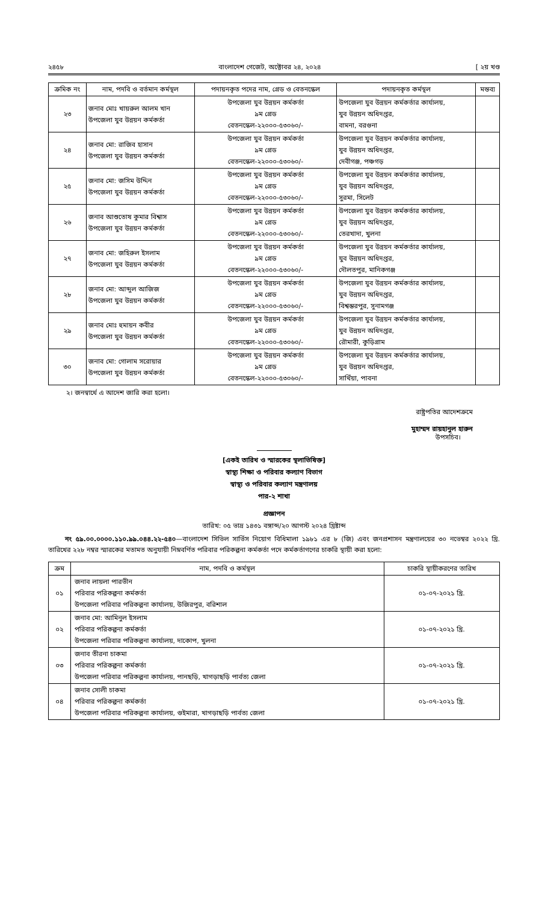২৪৫৮ বাংলাদেশ গেজেট, অক্টোবর ২৪, ২০২৪ [ ২য় খণ্ড
| ক্রমিক নং | নাম, পদবি ও বর্তমান কর্মস্থল | পদায়নকৃত পদের নাম, গ্রেড ও বেতনস্কেল | পদায়নকৃত কর্মস্থল | মন্তব্য |
| --- | --- | --- | --- | --- |
| ২৩ | জনাব মোঃ খায়রুল আলম খান উপজেলা যুব উন্নয়ন কর্মকর্তা | উপজেলা যুব উন্নয়ন কর্মকর্তা ৯ম গ্রেড বেতনস্কেল-২২০০০-৫৩০৬০/- | উপজেলা যুব উন্নয়ন কর্মকর্তার কার্যালয়, যুব উন্নয়ন অধিদপ্তর, বামনা, বরগুনা | |
| ২৪ | জনাব মো: রাজিব হাসান উপজেলা যুব উন্নয়ন কর্মকর্তা | উপজেলা যুব উন্নয়ন কর্মকর্তা ৯ম গ্রেড বেতনস্কেল-২২০০০-৫৩০৬০/- | উপজেলা যুব উন্নয়ন কর্মকর্তার কার্যালয়, যুব উন্নয়ন অধিদপ্তর, দেবীগঞ্জ, পঞ্চগড় | |
| ২৫ | জনাব মো: জসিম উদ্দিন উপজেলা যুব উন্নয়ন কর্মকর্তা | উপজেলা যুব উন্নয়ন কর্মকর্তা ৯ম গ্রেড বেতনস্কেল-২২০০০-৫৩০৬০/- | উপজেলা যুব উন্নয়ন কর্মকর্তার কার্যালয়, যুব উন্নয়ন অধিদপ্তর, সুরমা, সিলেট | |
| ২৬ | জনাব আশুতোষ কুমার বিশ্বাস উপজেলা যুব উন্নয়ন কর্মকর্তা | উপজেলা যুব উন্নয়ন কর্মকর্তা ৯ম গ্রেড বেতনস্কেল-২২০০০-৫৩০৬০/- | উপজেলা যুব উন্নয়ন কর্মকর্তার কার্যালয়, যুব উন্নয়ন অধিদপ্তর, তেরখাদা, খুলনা | |
| ২৭ | জনাব মো: জহিরুল ইসলাম উপজেলা যুব উন্নয়ন কর্মকর্তা | উপজেলা যুব উন্নয়ন কর্মকর্তা ৯ম গ্রেড বেতনস্কেল-২২০০০-৫৩০৬০/- | উপজেলা যুব উন্নয়ন কর্মকর্তার কার্যালয়, যুব উন্নয়ন অধিদপ্তর, দৌলতপুর, মানিকগঞ্জ | |
| ২৮ | জনাব মো: আব্দুল আজিজ উপজেলা যুব উন্নয়ন কর্মকর্তা | উপজেলা যুব উন্নয়ন কর্মকর্তা ৯ম গ্রেড বেতনস্কেল-২২০০০-৫৩০৬০/- | উপজেলা যুব উন্নয়ন কর্মকর্তার কার্যালয়, যুব উন্নয়ন অধিদপ্তর, বিশ্বম্ভরপুর, সুনামগঞ্জ | |
| ২৯ | জনাব মোঃ হুমায়ন কবীর উপজেলা যুব উন্নয়ন কর্মকর্তা | উপজেলা যুব উন্নয়ন কর্মকর্তা ৯ম গ্রেড বেতনস্কেল-২২০০০-৫৩০৬০/- | উপজেলা যুব উন্নয়ন কর্মকর্তার কার্যালয়, যুব উন্নয়ন অধিদপ্তর, রৌমারী, কুড়িগ্রাম | |
| ৩০ | জনাব মো: গোলাম সরোয়ার উপজেলা যুব উন্নয়ন কর্মকর্তা | উপজেলা যুব উন্নয়ন কর্মকর্তা ৯ম গ্রেড বেতনস্কেল-২২০০০-৫৩০৬০/- | উপজেলা যুব উন্নয়ন কর্মকর্তার কার্যালয়, যুব উন্নয়ন অধিদপ্তর, সাথিঁয়া, পাবনা | |
২। জনস্বার্থে এ আদেশ জারি করা হলো।
রাষ্ট্রপতির আদেশক্রমে
মুহাম্মদ রায়হানুল হারুন
উপসচিব।
[একই তারিখ ও স্মারকের স্থলাভিষিক্ত]
স্বাস্থ্য শিক্ষা ও পরিবার কল্যাণ বিভাগ
স্বাস্থ্য ও পরিবার কল্যাণ মন্ত্রণালয়
পার-২ শাখা
প্রজ্ঞাপন
তারিখ: ০৫ ভাদ্র ১৪৩১ বঙ্গাব্দ/২০ আগস্ট ২০২৪ খ্রিষ্টাব্দ
নং ৫৯.০০.০০০০.১১০.৯৯.০৪৪.২২-৫৪০—বাংলাদেশ সিভিল সার্ভিস নিয়োগ বিধিমালা ১৯৮১ এর ৮ (জি) এবং জনপ্রশাসন মন্ত্রণালয়ের ৩০ নভেম্বর ২০২২ খ্রি. তারিখের ২২৮ নম্বর স্মারকের মতামত অনুযায়ী নিম্নবর্ণিত পরিবার পরিকল্পনা কর্মকর্তা পদে কর্মকর্তাগণের চাকরি স্থায়ী করা হলো:
| ক্রম | নাম, পদবি ও কর্মস্থল | চাকরি স্থায়ীকরণের তারিখ |
| --- | --- | --- |
| ০১ | জনাব লায়লা পারভীন পরিবার পরিকল্পনা কর্মকর্তা উপজেলা পরিবার পরিকল্পনা কার্যালয়, উজিরপুর, বরিশাল | ০১-০৭-২০২১ খ্রি. |
| ০২ | জনাব মো: আমিনুল ইসলাম পরিবার পরিকল্পনা কর্মকর্তা উপজেলা পরিবার পরিকল্পনা কার্যালয়, দাকোপ, খুলনা | ০১-০৭-২০২১ খ্রি. |
| ০৩ | জনাব তীরনা চাকমা পরিবার পরিকল্পনা কর্মকর্তা উপজেলা পরিবার পরিকল্পনা কার্যালয়, পানছড়ি, খাগড়াছড়ি পার্বত্য জেলা | ০১-০৭-২০২১ খ্রি. |
| ০৪ | জনাব সোলী চাকমা পরিবার পরিকল্পনা কর্মকর্তা উপজেলা পরিবার পরিকল্পনা কার্যালয়, গুইমারা, খাগড়াছড়ি পার্বত্য জেলা | ০১-০৭-২০২১ খ্রি. |